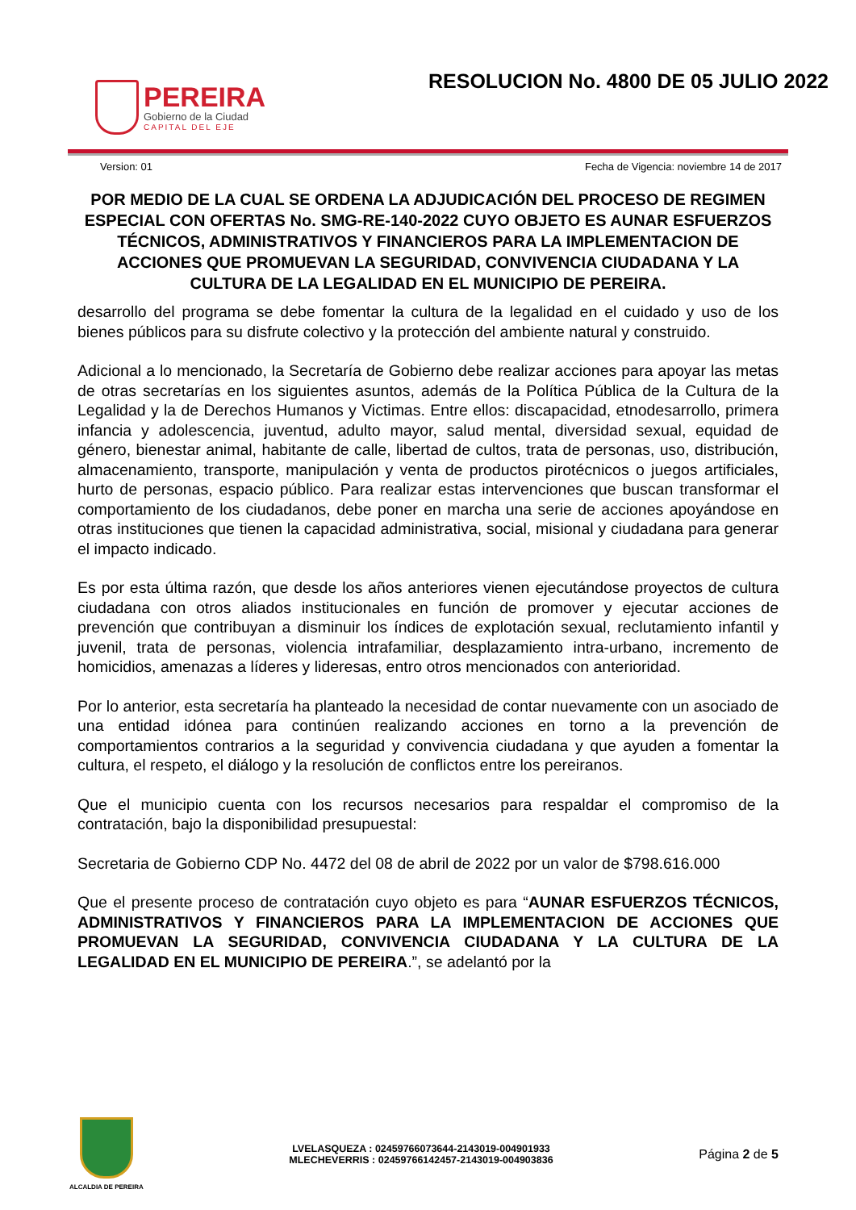PEREIRA
Gobierno de la Ciudad
CAPITAL DEL EJE
RESOLUCION No. 4800 DE 05 JULIO 2022
Version: 01 Fecha de Vigencia: noviembre 14 de 2017
POR MEDIO DE LA CUAL SE ORDENA LA ADJUDICACIÓN DEL PROCESO DE REGIMEN ESPECIAL CON OFERTAS No. SMG-RE-140-2022 CUYO OBJETO ES AUNAR ESFUERZOS TÉCNICOS, ADMINISTRATIVOS Y FINANCIEROS PARA LA IMPLEMENTACION DE ACCIONES QUE PROMUEVAN LA SEGURIDAD, CONVIVENCIA CIUDADANA Y LA CULTURA DE LA LEGALIDAD EN EL MUNICIPIO DE PEREIRA.
desarrollo del programa se debe fomentar la cultura de la legalidad en el cuidado y uso de los bienes públicos para su disfrute colectivo y la protección del ambiente natural y construido.
Adicional a lo mencionado, la Secretaría de Gobierno debe realizar acciones para apoyar las metas de otras secretarías en los siguientes asuntos, además de la Política Pública de la Cultura de la Legalidad y la de Derechos Humanos y Victimas. Entre ellos: discapacidad, etnodesarrollo, primera infancia y adolescencia, juventud, adulto mayor, salud mental, diversidad sexual, equidad de género, bienestar animal, habitante de calle, libertad de cultos, trata de personas, uso, distribución, almacenamiento, transporte, manipulación y venta de productos pirotécnicos o juegos artificiales, hurto de personas, espacio público. Para realizar estas intervenciones que buscan transformar el comportamiento de los ciudadanos, debe poner en marcha una serie de acciones apoyándose en otras instituciones que tienen la capacidad administrativa, social, misional y ciudadana para generar el impacto indicado.
Es por esta última razón, que desde los años anteriores vienen ejecutándose proyectos de cultura ciudadana con otros aliados institucionales en función de promover y ejecutar acciones de prevención que contribuyan a disminuir los índices de explotación sexual, reclutamiento infantil y juvenil, trata de personas, violencia intrafamiliar, desplazamiento intra-urbano, incremento de homicidios, amenazas a líderes y lideresas, entro otros mencionados con anterioridad.
Por lo anterior, esta secretaría ha planteado la necesidad de contar nuevamente con un asociado de una entidad idónea para continúen realizando acciones en torno a la prevención de comportamientos contrarios a la seguridad y convivencia ciudadana y que ayuden a fomentar la cultura, el respeto, el diálogo y la resolución de conflictos entre los pereiranos.
Que el municipio cuenta con los recursos necesarios para respaldar el compromiso de la contratación, bajo la disponibilidad presupuestal:
Secretaria de Gobierno CDP No. 4472 del 08 de abril de 2022 por un valor de $798.616.000
Que el presente proceso de contratación cuyo objeto es para “AUNAR ESFUERZOS TÉCNICOS, ADMINISTRATIVOS Y FINANCIEROS PARA LA IMPLEMENTACION DE ACCIONES QUE PROMUEVAN LA SEGURIDAD, CONVIVENCIA CIUDADANA Y LA CULTURA DE LA LEGALIDAD EN EL MUNICIPIO DE PEREIRA.”, se adelantó por la
ALCALDIA DE PEREIRA
LVELASQUEZA : 02459766073644-2143019-004901933
MLECHEVERRIS : 02459766142457-2143019-004903836
Página 2 de 5